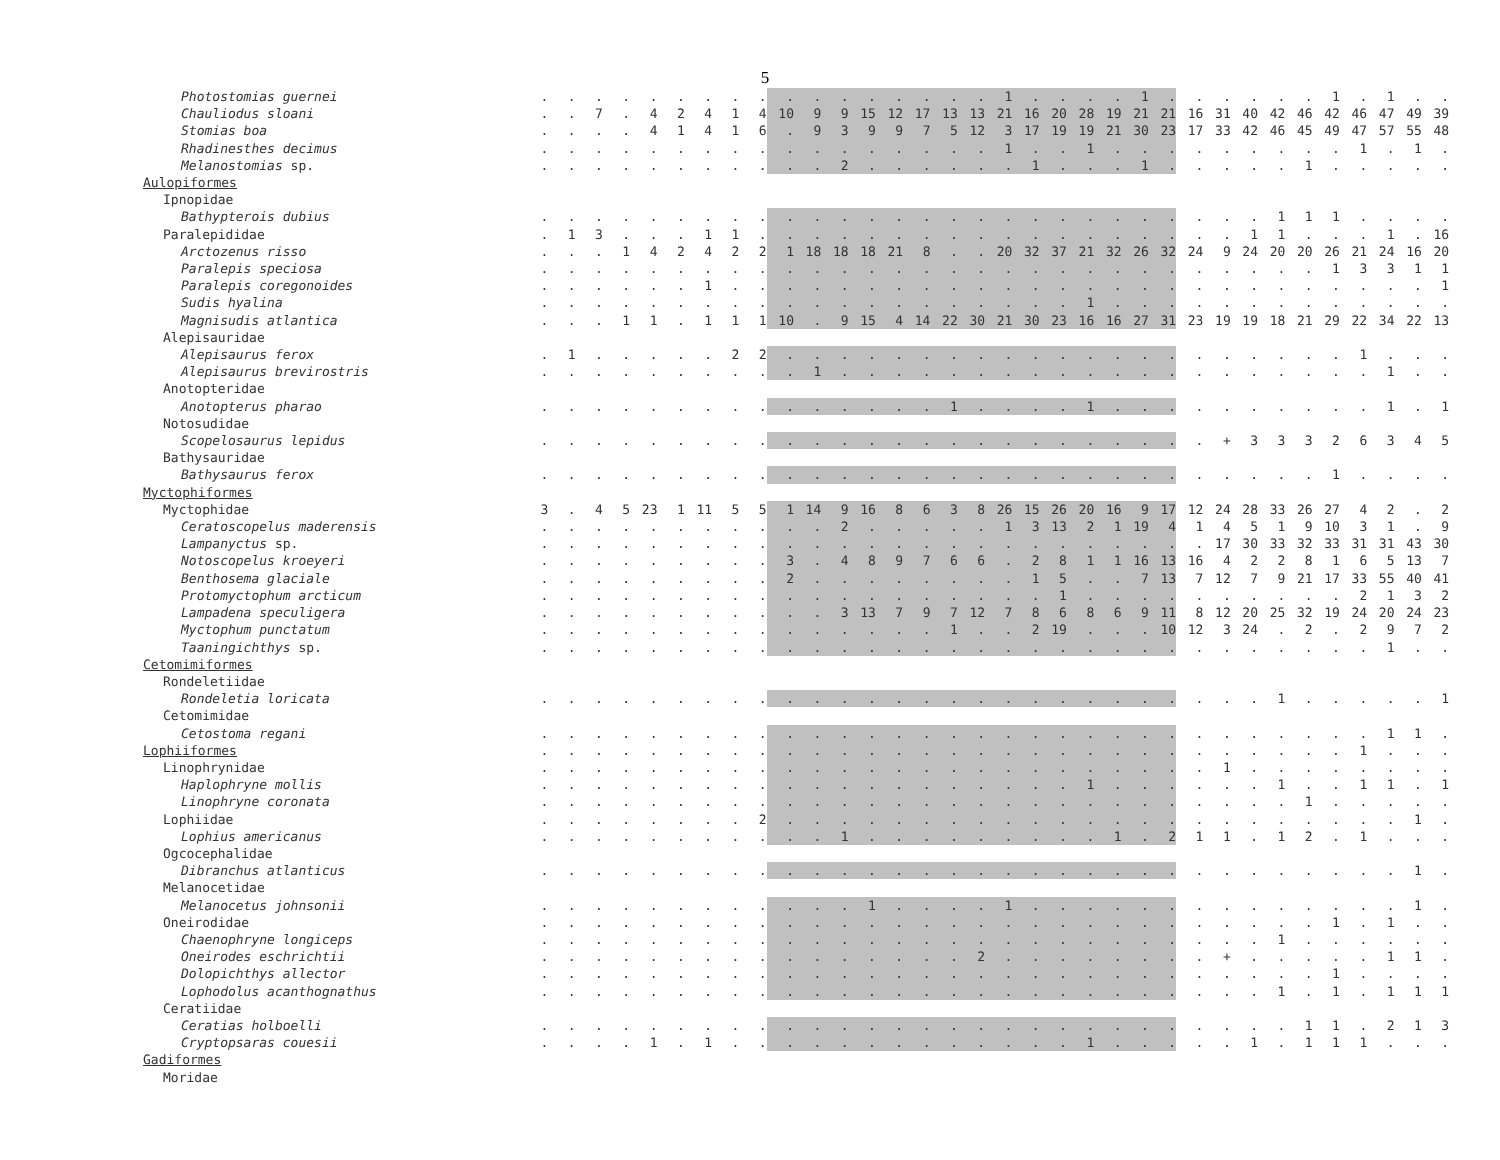5
| Photostomias guernei | . | . | . | . | . | . | . | . | . | . | . | . | . | . | . | . | . | 1 | . | . | . | . | 1 | . | . | . | . | . | . | 1 | . | 1 | . | . |
| Chauliodus sloani | . | . | 7 | . | 4 | 2 | 4 | 1 | 4 | 10 | 9 | 9 | 15 | 12 | 17 | 13 | 13 | 21 | 16 | 20 | 28 | 19 | 21 | 21 | 16 | 31 | 40 | 42 | 46 | 42 | 46 | 47 | 49 | 39 |
| Stomias boa | . | . | . | . | 4 | 1 | 4 | 1 | 6 | . | 9 | 3 | 9 | 9 | 7 | 5 | 12 | 3 | 17 | 19 | 19 | 21 | 30 | 23 | 17 | 33 | 42 | 46 | 45 | 49 | 47 | 57 | 55 | 48 |
| Rhadinesthes decimus | . | . | . | . | . | . | . | . | . | . | . | . | . | . | . | . | . | 1 | . | . | 1 | . | . | . | . | . | . | . | . | . | 1 | . | 1 | . |
| Melanostomias sp. | . | . | . | . | . | . | . | . | . | . | . | 2 | . | . | . | . | . | . | 1 | . | . | . | 1 | . | . | . | . | . | 1 | . | . | . | . | . |
| Aulopiformes | | | | | | | | | | | | | | | | | | | | | | | | | | | | | | | | | | |
| Ipnopidae | | | | | | | | | | | | | | | | | | | | | | | | | | | | | | | | | | |
| Bathypterois dubius | . | . | . | . | . | . | . | . | . | . | . | . | . | . | . | . | . | . | . | . | . | . | . | . | . | . | . | 1 | 1 | 1 | . | . | . | . |
| Paralepididae | . | 1 | 3 | . | . | . | 1 | 1 | . | . | . | . | . | . | . | . | . | . | . | . | . | . | . | . | . | . | 1 | 1 | . | . | . | 1 | . | 16 |
| Arctozenus risso | . | . | . | 1 | 4 | 2 | 4 | 2 | 2 | 1 | 18 | 18 | 18 | 21 | 8 | . | . | 20 | 32 | 37 | 21 | 32 | 26 | 32 | 24 | 9 | 24 | 20 | 20 | 26 | 21 | 24 | 16 | 20 |
| Paralepis speciosa | . | . | . | . | . | . | . | . | . | . | . | . | . | . | . | . | . | . | . | . | . | . | . | . | . | . | . | . | . | 1 | 3 | 3 | 1 | 1 |
| Paralepis coregonoides | . | . | . | . | . | . | 1 | . | . | . | . | . | . | . | . | . | . | . | . | . | . | . | . | . | . | . | . | . | . | . | . | . | . | 1 |
| Sudis hyalina | . | . | . | . | . | . | . | . | . | . | . | . | . | . | . | . | . | . | . | . | 1 | . | . | . | . | . | . | . | . | . | . | . | . | . |
| Magnisudis atlantica | . | . | . | 1 | 1 | . | 1 | 1 | 1 | 10 | . | 9 | 15 | 4 | 14 | 22 | 30 | 21 | 30 | 23 | 16 | 16 | 27 | 31 | 23 | 19 | 19 | 18 | 21 | 29 | 22 | 34 | 22 | 13 |
| Alepisauridae | | | | | | | | | | | | | | | | | | | | | | | | | | | | | | | | | | |
| Alepisaurus ferox | . | 1 | . | . | . | . | . | 2 | 2 | . | . | . | . | . | . | . | . | . | . | . | . | . | . | . | . | . | . | . | . | . | 1 | . | . | . |
| Alepisaurus brevirostris | . | . | . | . | . | . | . | . | . | . | 1 | . | . | . | . | . | . | . | . | . | . | . | . | . | . | . | . | . | . | . | . | 1 | . | . |
| Anotopteridae | | | | | | | | | | | | | | | | | | | | | | | | | | | | | | | | | | |
| Anotopterus pharao | . | . | . | . | . | . | . | . | . | . | . | . | . | . | . | 1 | . | . | . | . | 1 | . | . | . | . | . | . | . | . | . | . | 1 | . | 1 |
| Notosudidae | | | | | | | | | | | | | | | | | | | | | | | | | | | | | | | | | | |
| Scopelosaurus lepidus | . | . | . | . | . | . | . | . | . | . | . | . | . | . | . | . | . | . | . | . | . | . | . | . | . | + | 3 | 3 | 3 | 2 | 6 | 3 | 4 | 5 |
| Bathysauridae | | | | | | | | | | | | | | | | | | | | | | | | | | | | | | | | | | |
| Bathysaurus ferox | . | . | . | . | . | . | . | . | . | . | . | . | . | . | . | . | . | . | . | . | . | . | . | . | . | . | . | . | . | 1 | . | . | . | . |
| Myctophiformes | | | | | | | | | | | | | | | | | | | | | | | | | | | | | | | | | | |
| Myctophidae | 3 | . | 4 | 5 | 23 | 1 | 11 | 5 | 5 | 1 | 14 | 9 | 16 | 8 | 6 | 3 | 8 | 26 | 15 | 26 | 20 | 16 | 9 | 17 | 12 | 24 | 28 | 33 | 26 | 27 | 4 | 2 | . | 2 |
| Ceratoscopelus maderensis | . | . | . | . | . | . | . | . | . | . | . | 2 | . | . | . | . | . | 1 | 3 | 13 | 2 | 1 | 19 | 4 | 1 | 4 | 5 | 1 | 9 | 10 | 3 | 1 | . | 9 |
| Lampanyctus sp. | . | . | . | . | . | . | . | . | . | . | . | . | . | . | . | . | . | . | . | . | . | . | . | . | . | 17 | 30 | 33 | 32 | 33 | 31 | 31 | 43 | 30 |
| Notoscopelus kroeyeri | . | . | . | . | . | . | . | . | . | 3 | . | 4 | 8 | 9 | 7 | 6 | 6 | . | 2 | 8 | 1 | 1 | 16 | 13 | 16 | 4 | 2 | 2 | 8 | 1 | 6 | 5 | 13 | 7 |
| Benthosema glaciale | . | . | . | . | . | . | . | . | . | 2 | . | . | . | . | . | . | . | . | 1 | 5 | . | . | 7 | 13 | 7 | 12 | 7 | 9 | 21 | 17 | 33 | 55 | 40 | 41 |
| Protomyctophum arcticum | . | . | . | . | . | . | . | . | . | . | . | . | . | . | . | . | . | . | . | 1 | . | . | . | . | . | . | . | . | . | . | 2 | 1 | 3 | 2 |
| Lampadena speculigera | . | . | . | . | . | . | . | . | . | . | . | 3 | 13 | 7 | 9 | 7 | 12 | 7 | 8 | 6 | 8 | 6 | 9 | 11 | 8 | 12 | 20 | 25 | 32 | 19 | 24 | 20 | 24 | 23 |
| Myctophum punctatum | . | . | . | . | . | . | . | . | . | . | . | . | . | . | . | 1 | . | . | 2 | 19 | . | . | . | 10 | 12 | 3 | 24 | . | 2 | . | 2 | 9 | 7 | 2 |
| Taaningichthys sp. | . | . | . | . | . | . | . | . | . | . | . | . | . | . | . | . | . | . | . | . | . | . | . | . | . | . | . | . | . | . | . | 1 | . | . |
| Cetomimiformes | | | | | | | | | | | | | | | | | | | | | | | | | | | | | | | | | | |
| Rondeletiidae | | | | | | | | | | | | | | | | | | | | | | | | | | | | | | | | | | |
| Rondeletia loricata | . | . | . | . | . | . | . | . | . | . | . | . | . | . | . | . | . | . | . | . | . | . | . | . | . | . | . | 1 | . | . | . | . | . | 1 |
| Cetomimidae | | | | | | | | | | | | | | | | | | | | | | | | | | | | | | | | | | |
| Cetostoma regani | . | . | . | . | . | . | . | . | . | . | . | . | . | . | . | . | . | . | . | . | . | . | . | . | . | . | . | . | . | . | . | 1 | 1 | . |
| Lophiiformes | . | . | . | . | . | . | . | . | . | . | . | . | . | . | . | . | . | . | . | . | . | . | . | . | . | . | . | . | . | . | 1 | . | . | . |
| Linophrynidae | . | . | . | . | . | . | . | . | . | . | . | . | . | . | . | . | . | . | . | . | . | . | . | . | . | 1 | . | . | . | . | . | . | . | . |
| Haplophryne mollis | . | . | . | . | . | . | . | . | . | . | . | . | . | . | . | . | . | . | . | . | 1 | . | . | . | . | . | . | 1 | . | . | 1 | 1 | . | 1 |
| Linophryne coronata | . | . | . | . | . | . | . | . | . | . | . | . | . | . | . | . | . | . | . | . | . | . | . | . | . | . | . | . | 1 | . | . | . | . | . |
| Lophiidae | . | . | . | . | . | . | . | . | 2 | . | . | . | . | . | . | . | . | . | . | . | . | . | . | . | . | . | . | . | . | . | . | . | 1 | . |
| Lophius americanus | . | . | . | . | . | . | . | . | . | . | . | 1 | . | . | . | . | . | . | . | . | . | 1 | . | 2 | 1 | 1 | . | 1 | 2 | . | 1 | . | . | . |
| Ogcocephalidae | | | | | | | | | | | | | | | | | | | | | | | | | | | | | | | | | | |
| Dibranchus atlanticus | . | . | . | . | . | . | . | . | . | . | . | . | . | . | . | . | . | . | . | . | . | . | . | . | . | . | . | . | . | . | . | . | 1 | . |
| Melanocetidae | | | | | | | | | | | | | | | | | | | | | | | | | | | | | | | | | | |
| Melanocetus johnsonii | . | . | . | . | . | . | . | . | . | . | . | . | 1 | . | . | . | . | 1 | . | . | . | . | . | . | . | . | . | . | . | . | . | . | 1 | . |
| Oneirodidae | . | . | . | . | . | . | . | . | . | . | . | . | . | . | . | . | . | . | . | . | . | . | . | . | . | . | . | . | . | 1 | . | 1 | . | . |
| Chaenophryne longiceps | . | . | . | . | . | . | . | . | . | . | . | . | . | . | . | . | . | . | . | . | . | . | . | . | . | . | . | 1 | . | . | . | . | . | . |
| Oneirodes eschrichtii | . | . | . | . | . | . | . | . | . | . | . | . | . | . | . | . | 2 | . | . | . | . | . | . | . | . | + | . | . | . | . | . | 1 | 1 | . |
| Dolopichthys allector | . | . | . | . | . | . | . | . | . | . | . | . | . | . | . | . | . | . | . | . | . | . | . | . | . | . | . | . | . | 1 | . | . | . | . |
| Lophodolus acanthognathus | . | . | . | . | . | . | . | . | . | . | . | . | . | . | . | . | . | . | . | . | . | . | . | . | . | . | . | 1 | . | 1 | . | 1 | 1 | 1 |
| Ceratiidae | | | | | | | | | | | | | | | | | | | | | | | | | | | | | | | | | | |
| Ceratias holboelli | . | . | . | . | . | . | . | . | . | . | . | . | . | . | . | . | . | . | . | . | . | . | . | . | . | . | . | . | 1 | 1 | . | 2 | 1 | 3 |
| Cryptopsaras couesii | . | . | . | . | 1 | . | 1 | . | . | . | . | . | . | . | . | . | . | . | . | . | 1 | . | . | . | . | . | 1 | . | 1 | 1 | 1 | . | . | . |
| Gadiformes | | | | | | | | | | | | | | | | | | | | | | | | | | | | | | | | | | |
| Moridae | | | | | | | | | | | | | | | | | | | | | | | | | | | | | | | | | | |